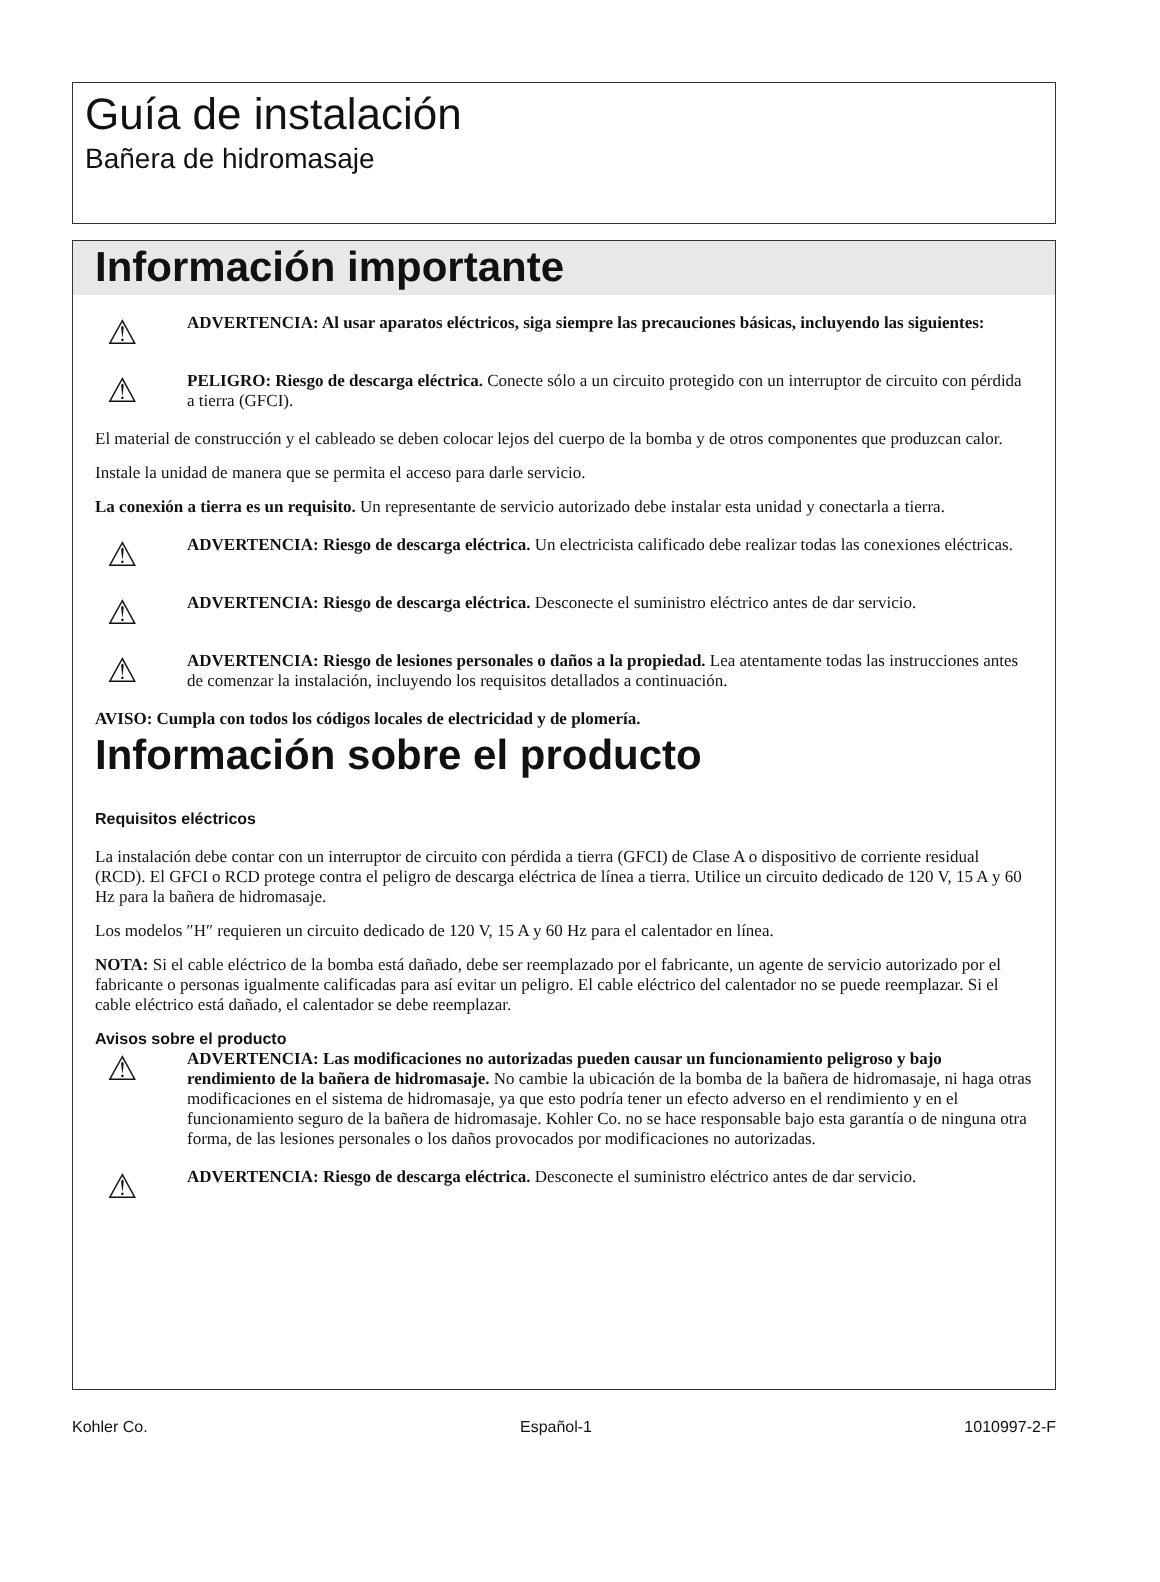Guía de instalación
Bañera de hidromasaje
Información importante
⚠
ADVERTENCIA: Al usar aparatos eléctricos, siga siempre las precauciones básicas, incluyendo las siguientes:
⚠
PELIGRO: Riesgo de descarga eléctrica. Conecte sólo a un circuito protegido con un interruptor de circuito con pérdida a tierra (GFCI).
El material de construcción y el cableado se deben colocar lejos del cuerpo de la bomba y de otros componentes que produzcan calor.
Instale la unidad de manera que se permita el acceso para darle servicio.
La conexión a tierra es un requisito. Un representante de servicio autorizado debe instalar esta unidad y conectarla a tierra.
⚠
ADVERTENCIA: Riesgo de descarga eléctrica. Un electricista calificado debe realizar todas las conexiones eléctricas.
⚠
ADVERTENCIA: Riesgo de descarga eléctrica. Desconecte el suministro eléctrico antes de dar servicio.
⚠
ADVERTENCIA: Riesgo de lesiones personales o daños a la propiedad. Lea atentamente todas las instrucciones antes de comenzar la instalación, incluyendo los requisitos detallados a continuación.
AVISO: Cumpla con todos los códigos locales de electricidad y de plomería.
Información sobre el producto
Requisitos eléctricos
La instalación debe contar con un interruptor de circuito con pérdida a tierra (GFCI) de Clase A o dispositivo de corriente residual (RCD). El GFCI o RCD protege contra el peligro de descarga eléctrica de línea a tierra. Utilice un circuito dedicado de 120 V, 15 A y 60 Hz para la bañera de hidromasaje.
Los modelos ″H″ requieren un circuito dedicado de 120 V, 15 A y 60 Hz para el calentador en línea.
NOTA: Si el cable eléctrico de la bomba está dañado, debe ser reemplazado por el fabricante, un agente de servicio autorizado por el fabricante o personas igualmente calificadas para así evitar un peligro. El cable eléctrico del calentador no se puede reemplazar. Si el cable eléctrico está dañado, el calentador se debe reemplazar.
Avisos sobre el producto
⚠
ADVERTENCIA: Las modificaciones no autorizadas pueden causar un funcionamiento peligroso y bajo rendimiento de la bañera de hidromasaje. No cambie la ubicación de la bomba de la bañera de hidromasaje, ni haga otras modificaciones en el sistema de hidromasaje, ya que esto podría tener un efecto adverso en el rendimiento y en el funcionamiento seguro de la bañera de hidromasaje. Kohler Co. no se hace responsable bajo esta garantía o de ninguna otra forma, de las lesiones personales o los daños provocados por modificaciones no autorizadas.
⚠
ADVERTENCIA: Riesgo de descarga eléctrica. Desconecte el suministro eléctrico antes de dar servicio.
Kohler Co. Español-1 1010997-2-F